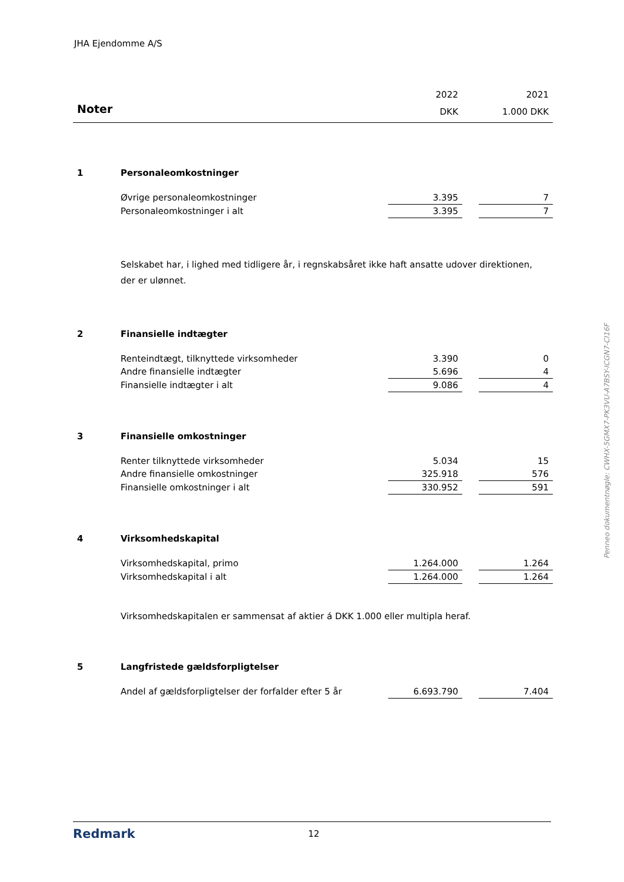JHA Ejendomme A/S
| | | 2022 | | 2021 |
| Noter | | DKK | | 1.000 DKK |
| 1 | Personaleomkostninger | | | |
| | Øvrige personaleomkostninger | 3.395 | | 7 |
| | Personaleomkostninger i alt | 3.395 | | 7 |
| | Selskabet har, i lighed med tidligere år, i regnskabsåret ikke haft ansatte udover direktionen, der er ulønnet. | | | |
| 2 | Finansielle indtægter | | | |
| | Renteindtægt, tilknyttede virksomheder | 3.390 | | 0 |
| | Andre finansielle indtægter | 5.696 | | 4 |
| | Finansielle indtægter i alt | 9.086 | | 4 |
| 3 | Finansielle omkostninger | | | |
| | Renter tilknyttede virksomheder | 5.034 | | 15 |
| | Andre finansielle omkostninger | 325.918 | | 576 |
| | Finansielle omkostninger i alt | 330.952 | | 591 |
| 4 | Virksomhedskapital | | | |
| | Virksomhedskapital, primo | 1.264.000 | | 1.264 |
| | Virksomhedskapital i alt | 1.264.000 | | 1.264 |
| | Virksomhedskapitalen er sammensat af aktier á DKK 1.000 eller multipla heraf. | | | |
| 5 | Langfristede gældsforpligtelser | | | |
| | Andel af gældsforpligtelser der forfalder efter 5 år | 6.693.790 | | 7.404 |
Penneo dokumentnøgle: CWHX-5GMX7-PK3VU-A7BSY-ICGN7-CI16F
Redmark
12